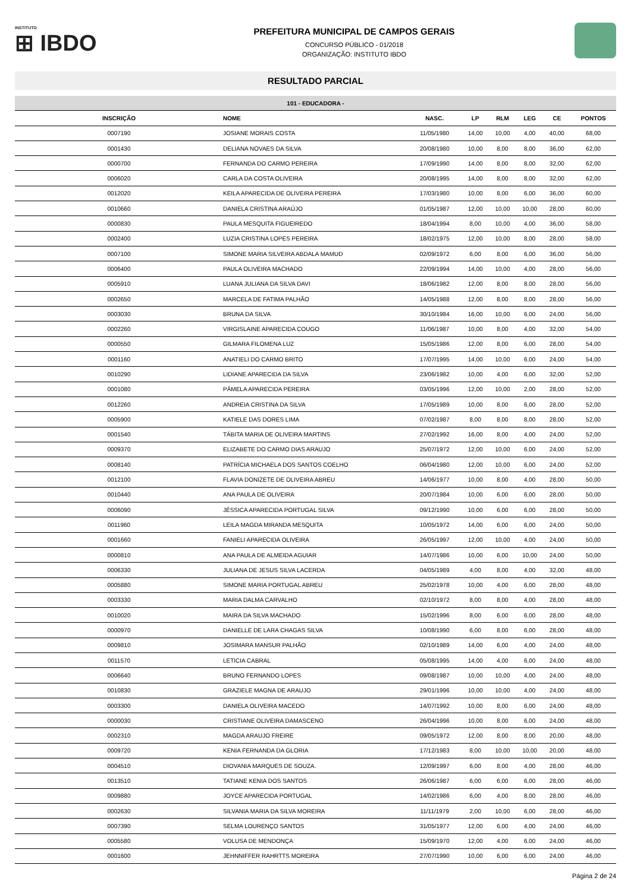INSTITUTO
⊞ IBDO
PREFEITURA MUNICIPAL DE CAMPOS GERAIS
CONCURSO PÚBLICO - 01/2018
ORGANIZAÇÃO: INSTITUTO IBDO
RESULTADO PARCIAL
| 101 - EDUCADORA - | | | | | | | |
| --- | --- | --- | --- | --- | --- | --- | --- |
| INSCRIÇÃO | NOME | NASC. | LP | RLM | LEG | CE | PONTOS |
| 0007190 | JOSIANE MORAIS COSTA | 11/05/1980 | 14,00 | 10,00 | 4,00 | 40,00 | 68,00 |
| 0001430 | DELIANA NOVAES DA SILVA | 20/08/1980 | 10,00 | 8,00 | 8,00 | 36,00 | 62,00 |
| 0000700 | FERNANDA DO CARMO PEREIRA | 17/09/1990 | 14,00 | 8,00 | 8,00 | 32,00 | 62,00 |
| 0006020 | CARLA DA COSTA OLIVEIRA | 20/08/1995 | 14,00 | 8,00 | 8,00 | 32,00 | 62,00 |
| 0012020 | KEILA APARECIDA DE OLIVEIRA PEREIRA | 17/03/1980 | 10,00 | 8,00 | 6,00 | 36,00 | 60,00 |
| 0010660 | DANIELA CRISTINA ARAÚJO | 01/05/1987 | 12,00 | 10,00 | 10,00 | 28,00 | 60,00 |
| 0000830 | PAULA MESQUITA FIGUEIREDO | 18/04/1994 | 8,00 | 10,00 | 4,00 | 36,00 | 58,00 |
| 0002400 | LUZIA CRISTINA LOPES PEREIRA | 18/02/1975 | 12,00 | 10,00 | 8,00 | 28,00 | 58,00 |
| 0007100 | SIMONE MARIA SILVEIRA ABDALA MAMUD | 02/09/1972 | 6,00 | 8,00 | 6,00 | 36,00 | 56,00 |
| 0006400 | PAULA OLIVEIRA MACHADO | 22/09/1994 | 14,00 | 10,00 | 4,00 | 28,00 | 56,00 |
| 0005910 | LUANA JULIANA DA SILVA DAVI | 18/06/1982 | 12,00 | 8,00 | 8,00 | 28,00 | 56,00 |
| 0002650 | MARCELA DE FATIMA PALHÃO | 14/05/1988 | 12,00 | 8,00 | 8,00 | 28,00 | 56,00 |
| 0003030 | BRUNA DA SILVA | 30/10/1984 | 16,00 | 10,00 | 6,00 | 24,00 | 56,00 |
| 0002260 | VIRGISLAINE APARECIDA COUGO | 11/06/1987 | 10,00 | 8,00 | 4,00 | 32,00 | 54,00 |
| 0000550 | GILMARA FILOMENA LUZ | 15/05/1986 | 12,00 | 8,00 | 6,00 | 28,00 | 54,00 |
| 0001160 | ANATIELI DO CARMO BRITO | 17/07/1995 | 14,00 | 10,00 | 6,00 | 24,00 | 54,00 |
| 0010290 | LIDIANE APARECIDA DA SILVA | 23/06/1982 | 10,00 | 4,00 | 6,00 | 32,00 | 52,00 |
| 0001080 | PÂMELA APARECIDA PEREIRA | 03/05/1996 | 12,00 | 10,00 | 2,00 | 28,00 | 52,00 |
| 0012260 | ANDREIA CRISTINA DA SILVA | 17/05/1989 | 10,00 | 8,00 | 6,00 | 28,00 | 52,00 |
| 0005900 | KATIELE DAS DORES LIMA | 07/02/1987 | 8,00 | 8,00 | 8,00 | 28,00 | 52,00 |
| 0001540 | TÁBITA MARIA DE OLIVEIRA MARTINS | 27/02/1992 | 16,00 | 8,00 | 4,00 | 24,00 | 52,00 |
| 0009370 | ELIZABETE DO CARMO DIAS ARAUJO | 25/07/1972 | 12,00 | 10,00 | 6,00 | 24,00 | 52,00 |
| 0008140 | PATRÍCIA MICHAELA DOS SANTOS COELHO | 06/04/1980 | 12,00 | 10,00 | 6,00 | 24,00 | 52,00 |
| 0012100 | FLAVIA DONIZETE DE OLIVEIRA ABREU | 14/06/1977 | 10,00 | 8,00 | 4,00 | 28,00 | 50,00 |
| 0010440 | ANA PAULA DE OLIVEIRA | 20/07/1984 | 10,00 | 6,00 | 6,00 | 28,00 | 50,00 |
| 0006090 | JÉSSICA APARECIDA PORTUGAL SILVA | 09/12/1990 | 10,00 | 6,00 | 6,00 | 28,00 | 50,00 |
| 0011960 | LEILA MAGDA MIRANDA MESQUITA | 10/05/1972 | 14,00 | 6,00 | 6,00 | 24,00 | 50,00 |
| 0001660 | FANIELI APARECIDA OLIVEIRA | 26/05/1997 | 12,00 | 10,00 | 4,00 | 24,00 | 50,00 |
| 0000810 | ANA PAULA DE ALMEIDA AGUIAR | 14/07/1986 | 10,00 | 6,00 | 10,00 | 24,00 | 50,00 |
| 0006330 | JULIANA DE JESUS SILVA LACERDA | 04/05/1989 | 4,00 | 8,00 | 4,00 | 32,00 | 48,00 |
| 0005880 | SIMONE MARIA PORTUGAL ABREU | 25/02/1978 | 10,00 | 4,00 | 6,00 | 28,00 | 48,00 |
| 0003330 | MARIA DALMA CARVALHO | 02/10/1972 | 8,00 | 8,00 | 4,00 | 28,00 | 48,00 |
| 0010020 | MAIRA DA SILVA MACHADO | 15/02/1996 | 8,00 | 6,00 | 6,00 | 28,00 | 48,00 |
| 0000970 | DANIELLE DE LARA CHAGAS SILVA | 10/08/1990 | 6,00 | 8,00 | 6,00 | 28,00 | 48,00 |
| 0009810 | JOSIMARA MANSUR PALHÃO | 02/10/1989 | 14,00 | 6,00 | 4,00 | 24,00 | 48,00 |
| 0011570 | LETICIA CABRAL | 05/08/1995 | 14,00 | 4,00 | 6,00 | 24,00 | 48,00 |
| 0006640 | BRUNO FERNANDO LOPES | 09/08/1987 | 10,00 | 10,00 | 4,00 | 24,00 | 48,00 |
| 0010830 | GRAZIELE MAGNA DE ARAUJO | 29/01/1996 | 10,00 | 10,00 | 4,00 | 24,00 | 48,00 |
| 0003300 | DANIELA OLIVEIRA MACEDO | 14/07/1992 | 10,00 | 8,00 | 6,00 | 24,00 | 48,00 |
| 0000030 | CRISTIANE OLIVEIRA DAMASCENO | 26/04/1996 | 10,00 | 8,00 | 6,00 | 24,00 | 48,00 |
| 0002310 | MAGDA ARAUJO FREIRE | 09/05/1972 | 12,00 | 8,00 | 8,00 | 20,00 | 48,00 |
| 0009720 | KENIA FERNANDA DA GLORIA | 17/12/1983 | 8,00 | 10,00 | 10,00 | 20,00 | 48,00 |
| 0004510 | DIOVANIA MARQUES DE SOUZA. | 12/09/1997 | 6,00 | 8,00 | 4,00 | 28,00 | 46,00 |
| 0013510 | TATIANE KENIA DOS SANTOS | 26/06/1987 | 6,00 | 6,00 | 6,00 | 28,00 | 46,00 |
| 0009880 | JOYCE APARECIDA PORTUGAL | 14/02/1986 | 6,00 | 4,00 | 8,00 | 28,00 | 46,00 |
| 0002630 | SILVANIA MARIA DA SILVA MOREIRA | 11/11/1979 | 2,00 | 10,00 | 6,00 | 28,00 | 46,00 |
| 0007390 | SELMA LOURENÇO SANTOS | 31/05/1977 | 12,00 | 6,00 | 4,00 | 24,00 | 46,00 |
| 0005580 | VOLUSA DE MENDONÇA | 15/09/1970 | 12,00 | 4,00 | 6,00 | 24,00 | 46,00 |
| 0001600 | JEHNNIFFER RAHRTTS MOREIRA | 27/07/1990 | 10,00 | 6,00 | 6,00 | 24,00 | 46,00 |
Página 2 de 24